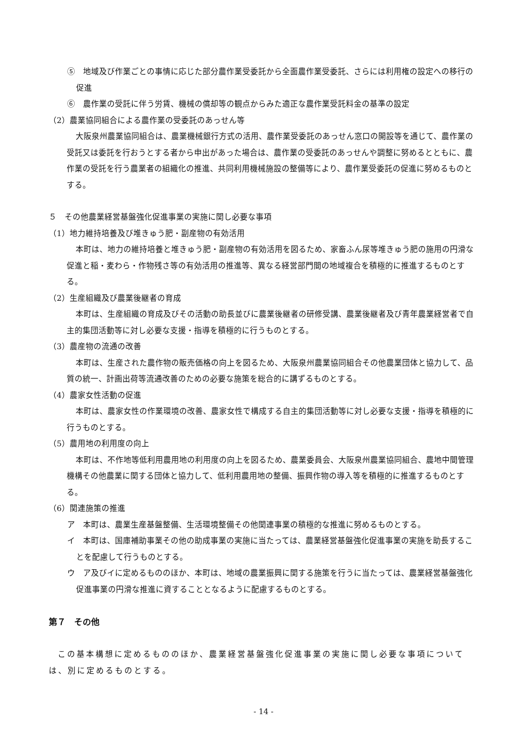⑤　地域及び作業ごとの事情に応じた部分農作業受委託から全面農作業受委託、さらには利用権の設定への移行の促進
⑥　農作業の受託に伴う労賃、機械の償却等の観点からみた適正な農作業受託料金の基準の設定
（2）農業協同組合による農作業の受委託のあっせん等
大阪泉州農業協同組合は、農業機械銀行方式の活用、農作業受委託のあっせん窓口の開設等を通じて、農作業の受託又は委託を行おうとする者から申出があった場合は、農作業の受委託のあっせんや調整に努めるとともに、農作業の受託を行う農業者の組織化の推進、共同利用機械施設の整備等により、農作業受委託の促進に努めるものとする。
５　その他農業経営基盤強化促進事業の実施に関し必要な事項
（1）地力維持培養及び堆きゅう肥・副産物の有効活用
本町は、地力の維持培養と堆きゅう肥・副産物の有効活用を図るため、家畜ふん尿等堆きゅう肥の施用の円滑な促進と稲・麦わら・作物残さ等の有効活用の推進等、異なる経営部門間の地域複合を積極的に推進するものとする。
（2）生産組織及び農業後継者の育成
本町は、生産組織の育成及びその活動の助長並びに農業後継者の研修受講、農業後継者及び青年農業経営者で自主的集団活動等に対し必要な支援・指導を積極的に行うものとする。
（3）農産物の流通の改善
本町は、生産された農作物の販売価格の向上を図るため、大阪泉州農業協同組合その他農業団体と協力して、品質の統一、計画出荷等流通改善のための必要な施策を総合的に講ずるものとする。
（4）農家女性活動の促進
本町は、農家女性の作業環境の改善、農家女性で構成する自主的集団活動等に対し必要な支援・指導を積極的に行うものとする。
（5）農用地の利用度の向上
本町は、不作地等低利用農用地の利用度の向上を図るため、農業委員会、大阪泉州農業協同組合、農地中間管理機構その他農業に関する団体と協力して、低利用農用地の整備、振興作物の導入等を積極的に推進するものとする。
（6）関連施策の推進
ア　本町は、農業生産基盤整備、生活環境整備その他関連事業の積極的な推進に努めるものとする。
イ　本町は、国庫補助事業その他の助成事業の実施に当たっては、農業経営基盤強化促進事業の実施を助長することを配慮して行うものとする。
ウ　ア及びイに定めるもののほか、本町は、地域の農業振興に関する施策を行うに当たっては、農業経営基盤強化促進事業の円滑な推進に資することとなるように配慮するものとする。
第７　その他
この基本構想に定めるもののほか、農業経営基盤強化促進事業の実施に関し必要な事項については、別に定めるものとする。
- 14 -